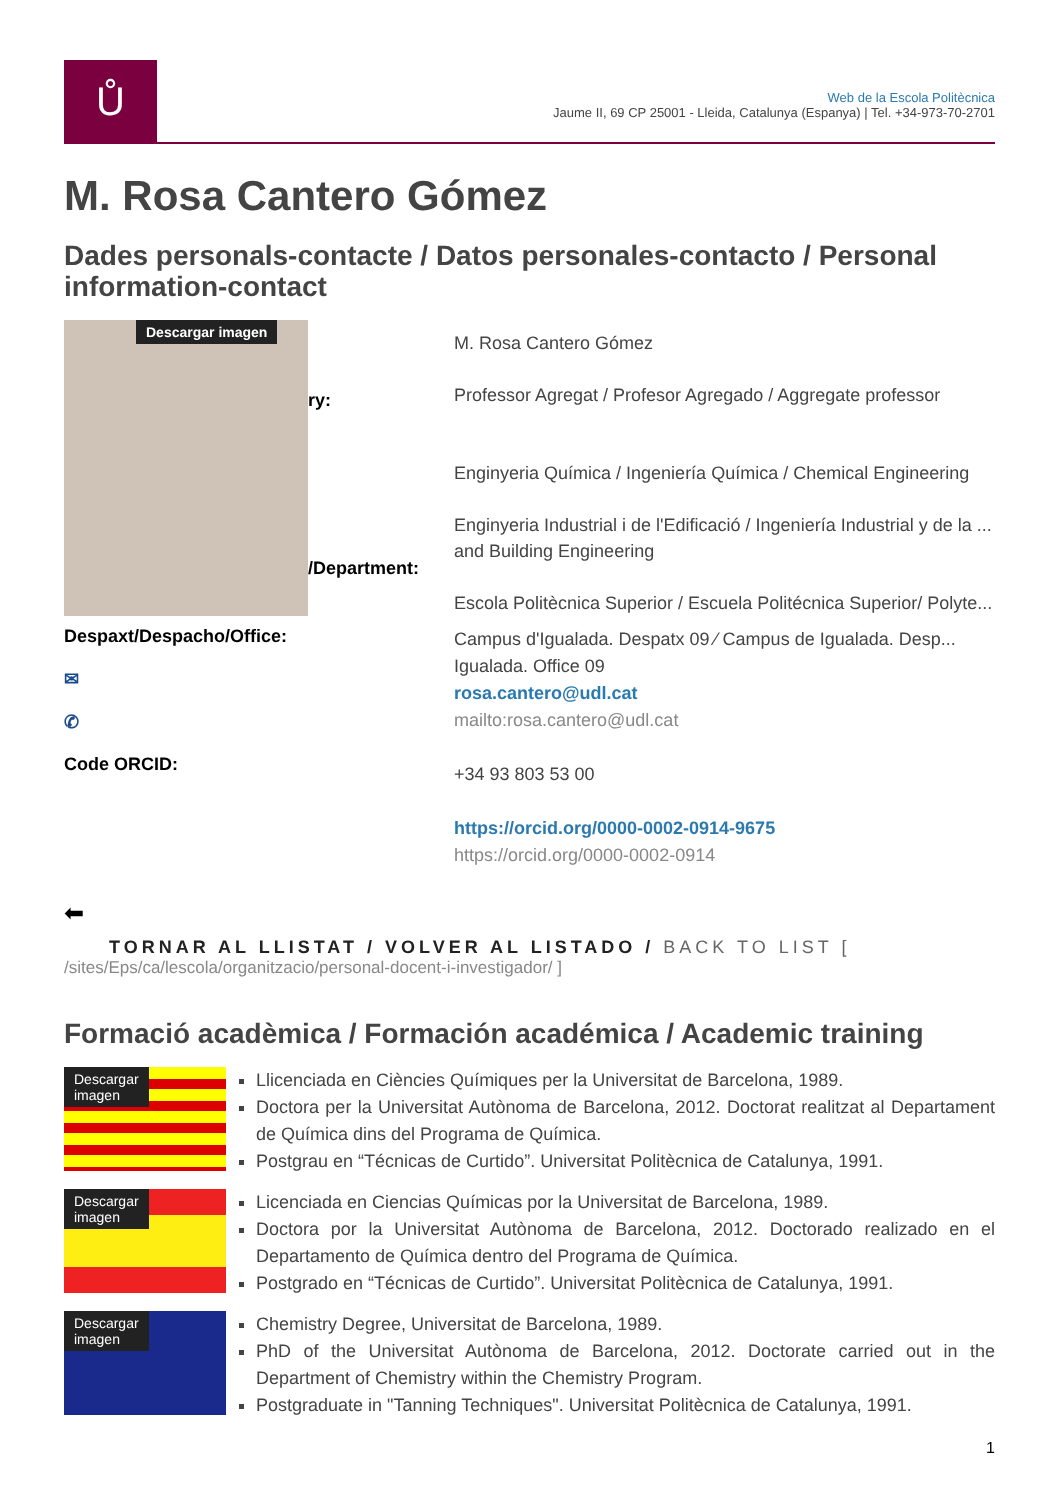Ů
Web de la Escola Politècnica
Jaume II, 69 CP 25001 - Lleida, Catalunya (Espanya) | Tel. +34-973-70-2701
M. Rosa Cantero Gómez
Dades personals-contacte / Datos personales-contacto / Personal information-contact
Descargar imagen
ry:
/Department:
M. Rosa Cantero Gómez
Professor Agregat / Profesor Agregado / Aggregate professor
Enginyeria Química / Ingeniería Química / Chemical Engineering
Enginyeria Industrial i de l'Edificació / Ingeniería Industrial y de la ... and Building Engineering
Escola Politècnica Superior / Escuela Politécnica Superior/ Polyte...
Despaxt/Despacho/Office:
✉
✆
Code ORCID:
Campus d'Igualada. Despatx 09 ⁄ Campus de Igualada. Desp... Igualada. Office 09
rosa.cantero@udl.cat
mailto:rosa.cantero@udl.cat
+34 93 803 53 00
https://orcid.org/0000-0002-0914-9675
https://orcid.org/0000-0002-0914
⬅
TORNAR AL LLISTAT / VOLVER AL LISTADO / BACK TO LIST [
/sites/Eps/ca/lescola/organitzacio/personal-docent-i-investigador/ ]
Formació acadèmica / Formación académica / Academic training
Descargar
imagen
Llicenciada en Ciències Químiques per la Universitat de Barcelona, 1989.
Doctora per la Universitat Autònoma de Barcelona, 2012. Doctorat realitzat al Departament de Química dins del Programa de Química.
Postgrau en “Técnicas de Curtido”. Universitat Politècnica de Catalunya, 1991.
Descargar
imagen
Licenciada en Ciencias Químicas por la Universitat de Barcelona, 1989.
Doctora por la Universitat Autònoma de Barcelona, 2012. Doctorado realizado en el Departamento de Química dentro del Programa de Química.
Postgrado en “Técnicas de Curtido”. Universitat Politècnica de Catalunya, 1991.
Descargar
imagen
Chemistry Degree, Universitat de Barcelona, 1989.
PhD of the Universitat Autònoma de Barcelona, 2012. Doctorate carried out in the Department of Chemistry within the Chemistry Program.
Postgraduate in "Tanning Techniques". Universitat Politècnica de Catalunya, 1991.
1